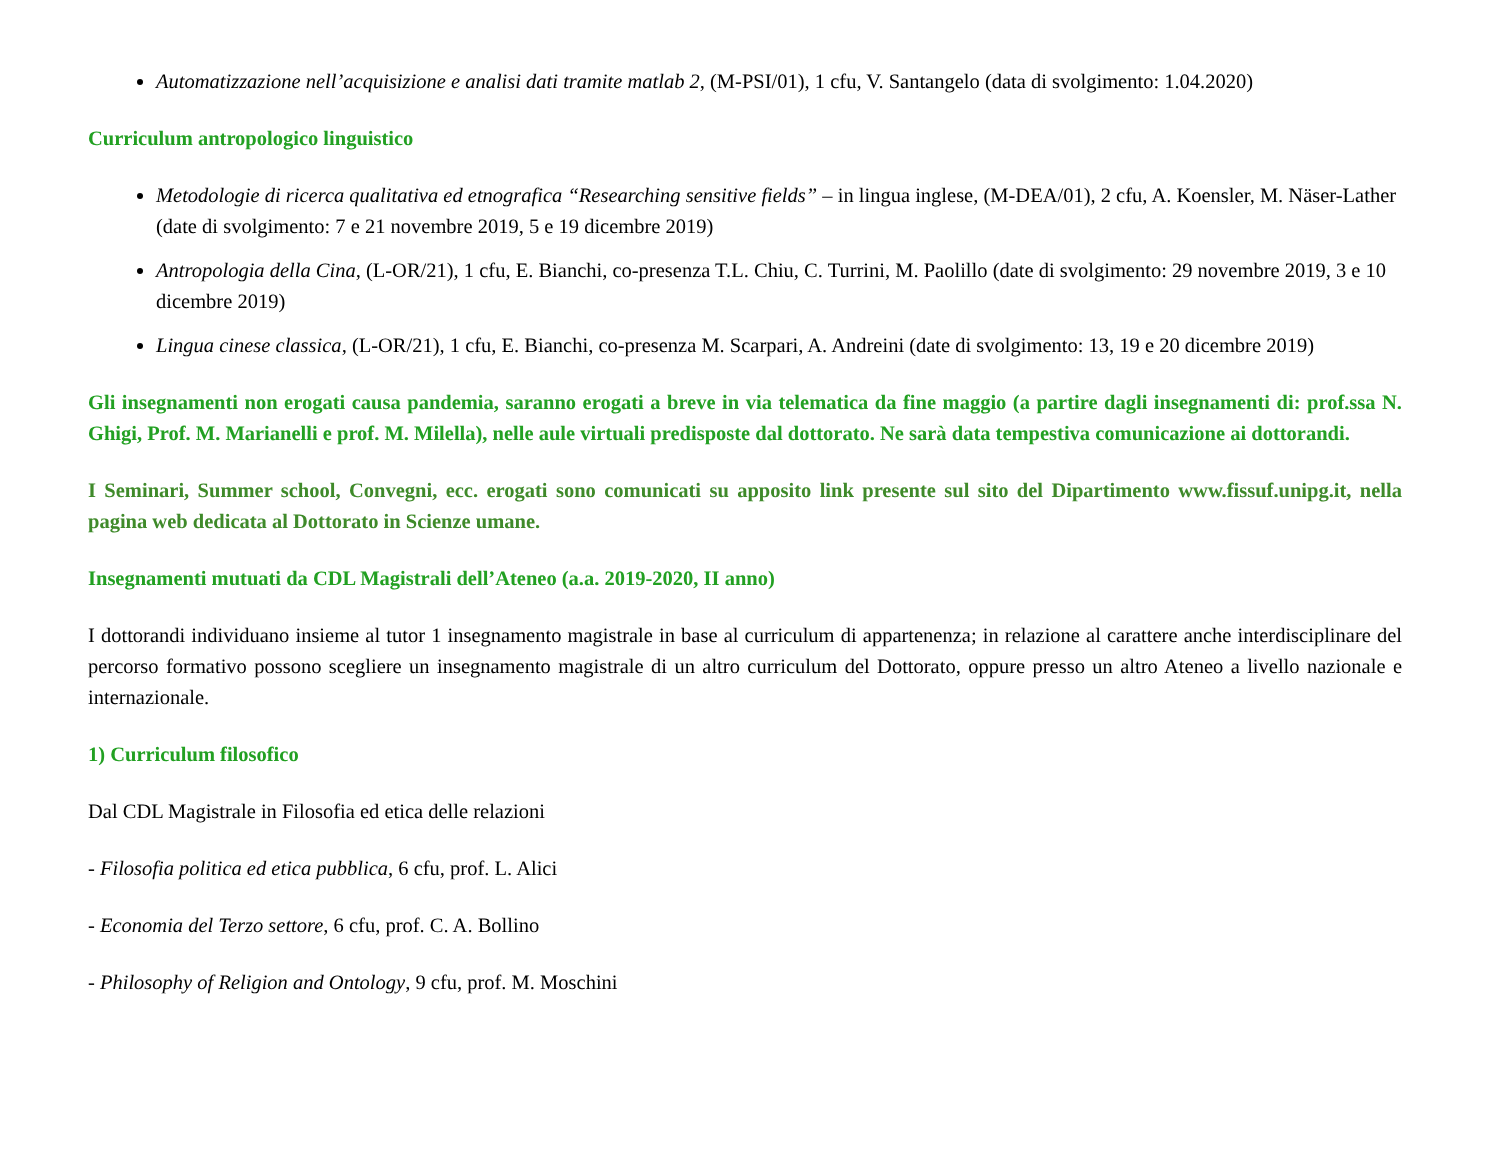Automatizzazione nell’acquisizione e analisi dati tramite matlab 2, (M-PSI/01), 1 cfu, V. Santangelo (data di svolgimento: 1.04.2020)
Curriculum antropologico linguistico
Metodologie di ricerca qualitativa ed etnografica “Researching sensitive fields” – in lingua inglese, (M-DEA/01), 2 cfu, A. Koensler, M. Näser-Lather (date di svolgimento: 7 e 21 novembre 2019, 5 e 19 dicembre 2019)
Antropologia della Cina, (L-OR/21), 1 cfu, E. Bianchi, co-presenza T.L. Chiu, C. Turrini, M. Paolillo (date di svolgimento: 29 novembre 2019, 3 e 10 dicembre 2019)
Lingua cinese classica, (L-OR/21), 1 cfu, E. Bianchi, co-presenza M. Scarpari, A. Andreini (date di svolgimento: 13, 19 e 20 dicembre 2019)
Gli insegnamenti non erogati causa pandemia, saranno erogati a breve in via telematica da fine maggio (a partire dagli insegnamenti di: prof.ssa N. Ghigi, Prof. M. Marianelli e prof. M. Milella), nelle aule virtuali predisposte dal dottorato. Ne sarà data tempestiva comunicazione ai dottorandi.
I Seminari, Summer school, Convegni, ecc. erogati sono comunicati su apposito link presente sul sito del Dipartimento www.fissuf.unipg.it, nella pagina web dedicata al Dottorato in Scienze umane.
Insegnamenti mutuati da CDL Magistrali dell’Ateneo (a.a. 2019-2020, II anno)
I dottorandi individuano insieme al tutor 1 insegnamento magistrale in base al curriculum di appartenenza; in relazione al carattere anche interdisciplinare del percorso formativo possono scegliere un insegnamento magistrale di un altro curriculum del Dottorato, oppure presso un altro Ateneo a livello nazionale e internazionale.
1) Curriculum filosofico
Dal CDL Magistrale in Filosofia ed etica delle relazioni
- Filosofia politica ed etica pubblica, 6 cfu, prof. L. Alici
- Economia del Terzo settore, 6 cfu, prof. C. A. Bollino
- Philosophy of Religion and Ontology, 9 cfu, prof. M. Moschini